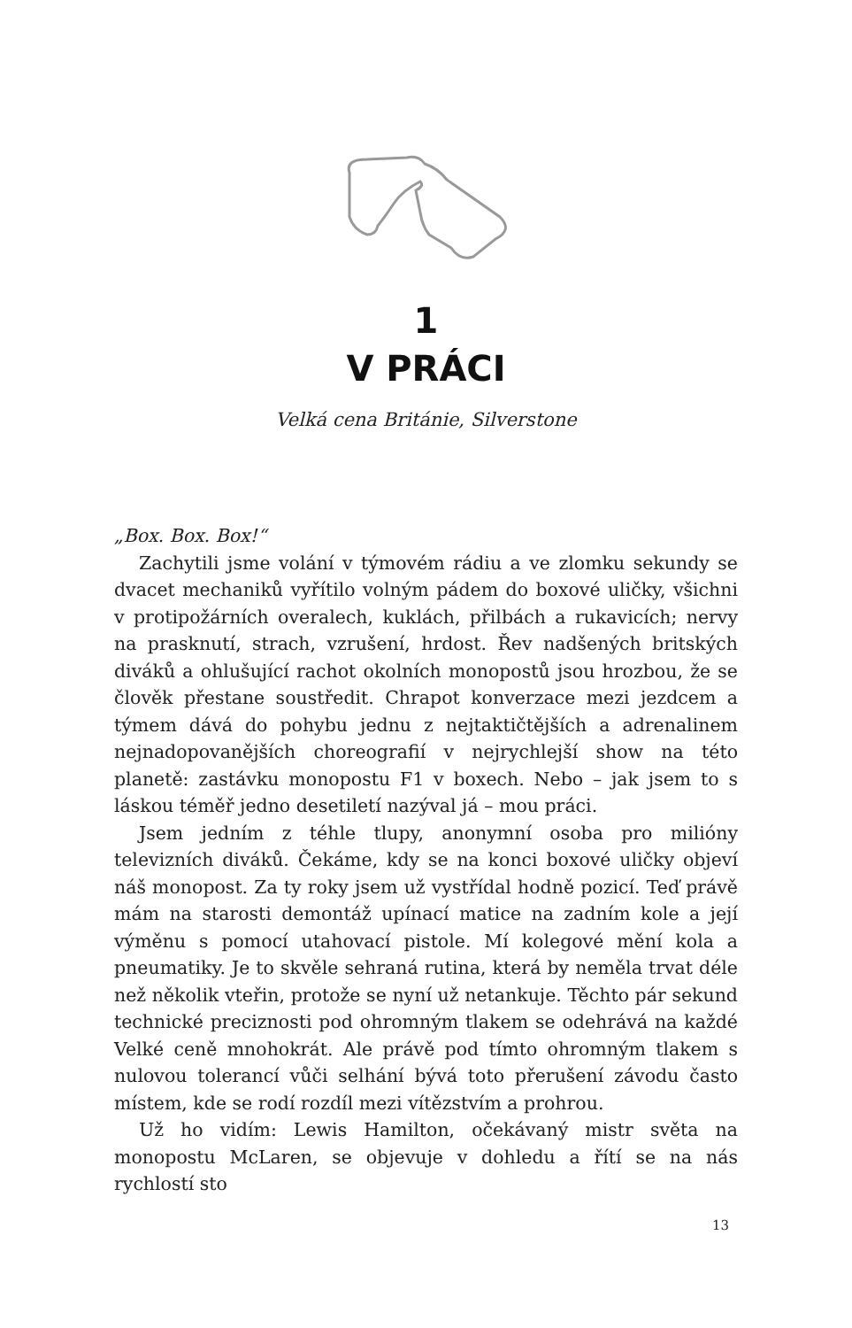1
V PRÁCI
Velká cena Británie, Silverstone
„Box. Box. Box!“
Zachytili jsme volání v týmovém rádiu a ve zlomku sekundy se dvacet mechaniků vyřítilo volným pádem do boxové uličky, všichni v protipožárních overalech, kuklách, přilbách a rukavicích; nervy na prasknutí, strach, vzrušení, hrdost. Řev nadšených britských diváků a ohlušující rachot okolních monopostů jsou hrozbou, že se člověk přestane soustředit. Chrapot konverzace mezi jezdcem a týmem dává do pohybu jednu z nejtaktičtějších a adrenalinem nejnadopovanějších choreografií v nejrychlejší show na této planetě: zastávku monopostu F1 v boxech. Nebo – jak jsem to s láskou téměř jedno desetiletí nazýval já – mou práci.
Jsem jedním z téhle tlupy, anonymní osoba pro milióny televizních diváků. Čekáme, kdy se na konci boxové uličky objeví náš monopost. Za ty roky jsem už vystřídal hodně pozicí. Teď právě mám na starosti demontáž upínací matice na zadním kole a její výměnu s pomocí utahovací pistole. Mí kolegové mění kola a pneumatiky. Je to skvěle sehraná rutina, která by neměla trvat déle než několik vteřin, protože se nyní už netankuje. Těchto pár sekund technické preciznosti pod ohromným tlakem se odehrává na každé Velké ceně mnohokrát. Ale právě pod tímto ohromným tlakem s nulovou tolerancí vůči selhání bývá toto přerušení závodu často místem, kde se rodí rozdíl mezi vítězstvím a prohrou.
Už ho vidím: Lewis Hamilton, očekávaný mistr světa na monopostu McLaren, se objevuje v dohledu a řítí se na nás rychlostí sto
13